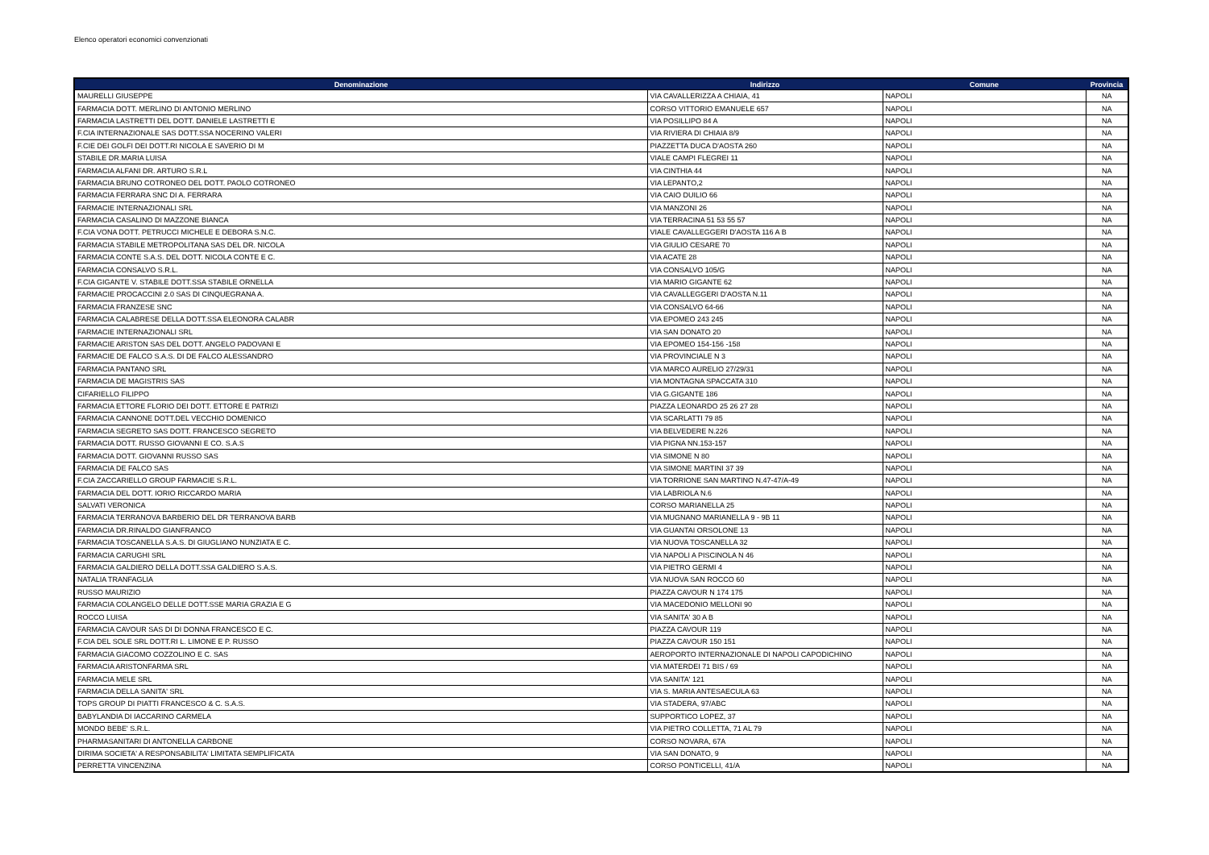Elenco operatori economici convenzionati
| Denominazione | Indirizzo | Comune | Provincia |
| --- | --- | --- | --- |
| MAURELLI GIUSEPPE | VIA CAVALLERIZZA A CHIAIA, 41 | NAPOLI | NA |
| FARMACIA DOTT. MERLINO DI ANTONIO MERLINO | CORSO VITTORIO EMANUELE 657 | NAPOLI | NA |
| FARMACIA LASTRETTI DEL DOTT. DANIELE LASTRETTI E | VIA POSILLIPO 84 A | NAPOLI | NA |
| F.CIA INTERNAZIONALE SAS DOTT.SSA NOCERINO VALERI | VIA RIVIERA DI CHIAIA 8/9 | NAPOLI | NA |
| F.CIE DEI GOLFI DEI DOTT.RI NICOLA E SAVERIO DI M | PIAZZETTA DUCA D'AOSTA 260 | NAPOLI | NA |
| STABILE DR.MARIA LUISA | VIALE CAMPI FLEGREI 11 | NAPOLI | NA |
| FARMACIA ALFANI DR. ARTURO S.R.L | VIA CINTHIA 44 | NAPOLI | NA |
| FARMACIA BRUNO COTRONEO DEL DOTT. PAOLO COTRONEO | VIA LEPANTO,2 | NAPOLI | NA |
| FARMACIA FERRARA SNC DI A. FERRARA | VIA CAIO DUILIO 66 | NAPOLI | NA |
| FARMACIE INTERNAZIONALI SRL | VIA MANZONI 26 | NAPOLI | NA |
| FARMACIA CASALINO DI MAZZONE BIANCA | VIA TERRACINA 51 53 55 57 | NAPOLI | NA |
| F.CIA VONA DOTT. PETRUCCI MICHELE E DEBORA S.N.C. | VIALE CAVALLEGGERI D'AOSTA 116 A B | NAPOLI | NA |
| FARMACIA STABILE METROPOLITANA SAS DEL DR. NICOLA | VIA GIULIO CESARE 70 | NAPOLI | NA |
| FARMACIA CONTE S.A.S. DEL DOTT. NICOLA CONTE E C. | VIA ACATE 28 | NAPOLI | NA |
| FARMACIA CONSALVO S.R.L. | VIA CONSALVO 105/G | NAPOLI | NA |
| F.CIA GIGANTE V. STABILE DOTT.SSA STABILE ORNELLA | VIA MARIO GIGANTE 62 | NAPOLI | NA |
| FARMACIE PROCACCINI 2.0 SAS DI CINQUEGRANA A. | VIA CAVALLEGGERI D'AOSTA N.11 | NAPOLI | NA |
| FARMACIA FRANZESE SNC | VIA CONSALVO 64-66 | NAPOLI | NA |
| FARMACIA CALABRESE DELLA DOTT.SSA ELEONORA CALABR | VIA EPOMEO 243 245 | NAPOLI | NA |
| FARMACIE INTERNAZIONALI SRL | VIA SAN DONATO 20 | NAPOLI | NA |
| FARMACIE ARISTON SAS DEL DOTT. ANGELO PADOVANI E | VIA EPOMEO 154-156 -158 | NAPOLI | NA |
| FARMACIE DE FALCO S.A.S. DI DE FALCO ALESSANDRO | VIA PROVINCIALE N 3 | NAPOLI | NA |
| FARMACIA PANTANO SRL | VIA MARCO AURELIO 27/29/31 | NAPOLI | NA |
| FARMACIA DE MAGISTRIS SAS | VIA MONTAGNA SPACCATA 310 | NAPOLI | NA |
| CIFARIELLO FILIPPO | VIA G.GIGANTE 186 | NAPOLI | NA |
| FARMACIA ETTORE FLORIO DEI DOTT. ETTORE E PATRIZI | PIAZZA LEONARDO 25 26 27 28 | NAPOLI | NA |
| FARMACIA CANNONE DOTT.DEL VECCHIO DOMENICO | VIA SCARLATTI 79 85 | NAPOLI | NA |
| FARMACIA SEGRETO SAS DOTT. FRANCESCO SEGRETO | VIA BELVEDERE N.226 | NAPOLI | NA |
| FARMACIA DOTT. RUSSO GIOVANNI E CO. S.A.S | VIA PIGNA NN.153-157 | NAPOLI | NA |
| FARMACIA DOTT. GIOVANNI RUSSO SAS | VIA SIMONE N 80 | NAPOLI | NA |
| FARMACIA DE FALCO SAS | VIA SIMONE MARTINI 37 39 | NAPOLI | NA |
| F.CIA ZACCARIELLO GROUP FARMACIE S.R.L. | VIA TORRIONE SAN MARTINO N.47-47/A-49 | NAPOLI | NA |
| FARMACIA DEL DOTT. IORIO RICCARDO MARIA | VIA LABRIOLA N.6 | NAPOLI | NA |
| SALVATI VERONICA | CORSO MARIANELLA 25 | NAPOLI | NA |
| FARMACIA TERRANOVA BARBERIO DEL DR TERRANOVA BARB | VIA MUGNANO MARIANELLA 9 - 9B 11 | NAPOLI | NA |
| FARMACIA DR.RINALDO GIANFRANCO | VIA GUANTAI ORSOLONE 13 | NAPOLI | NA |
| FARMACIA TOSCANELLA S.A.S. DI GIUGLIANO NUNZIATA E C. | VIA NUOVA TOSCANELLA 32 | NAPOLI | NA |
| FARMACIA CARUGHI SRL | VIA NAPOLI A PISCINOLA N 46 | NAPOLI | NA |
| FARMACIA GALDIERO DELLA DOTT.SSA GALDIERO S.A.S. | VIA PIETRO GERMI 4 | NAPOLI | NA |
| NATALIA TRANFAGLIA | VIA NUOVA SAN ROCCO 60 | NAPOLI | NA |
| RUSSO MAURIZIO | PIAZZA CAVOUR N 174 175 | NAPOLI | NA |
| FARMACIA COLANGELO DELLE DOTT.SSE MARIA GRAZIA E G | VIA MACEDONIO MELLONI 90 | NAPOLI | NA |
| ROCCO LUISA | VIA SANITA' 30 A B | NAPOLI | NA |
| FARMACIA CAVOUR SAS DI DI DONNA FRANCESCO E C. | PIAZZA CAVOUR 119 | NAPOLI | NA |
| F.CIA DEL SOLE SRL DOTT.RI L. LIMONE E P. RUSSO | PIAZZA CAVOUR 150 151 | NAPOLI | NA |
| FARMACIA GIACOMO COZZOLINO E C. SAS | AEROPORTO INTERNAZIONALE DI NAPOLI CAPODICHINO | NAPOLI | NA |
| FARMACIA ARISTONFARMA SRL | VIA MATERDEI 71 BIS / 69 | NAPOLI | NA |
| FARMACIA MELE SRL | VIA SANITA' 121 | NAPOLI | NA |
| FARMACIA DELLA SANITA' SRL | VIA S. MARIA ANTESAECULA 63 | NAPOLI | NA |
| TOPS GROUP DI PIATTI FRANCESCO & C. S.A.S. | VIA STADERA, 97/ABC | NAPOLI | NA |
| BABYLANDIA DI IACCARINO CARMELA | SUPPORTICO LOPEZ, 37 | NAPOLI | NA |
| MONDO BEBE' S.R.L. | VIA PIETRO COLLETTA, 71 AL 79 | NAPOLI | NA |
| PHARMASANITARI DI ANTONELLA CARBONE | CORSO NOVARA, 67A | NAPOLI | NA |
| DIRIMA SOCIETA' A RESPONSABILITA' LIMITATA SEMPLIFICATA | VIA SAN DONATO, 9 | NAPOLI | NA |
| PERRETTA VINCENZINA | CORSO PONTICELLI, 41/A | NAPOLI | NA |